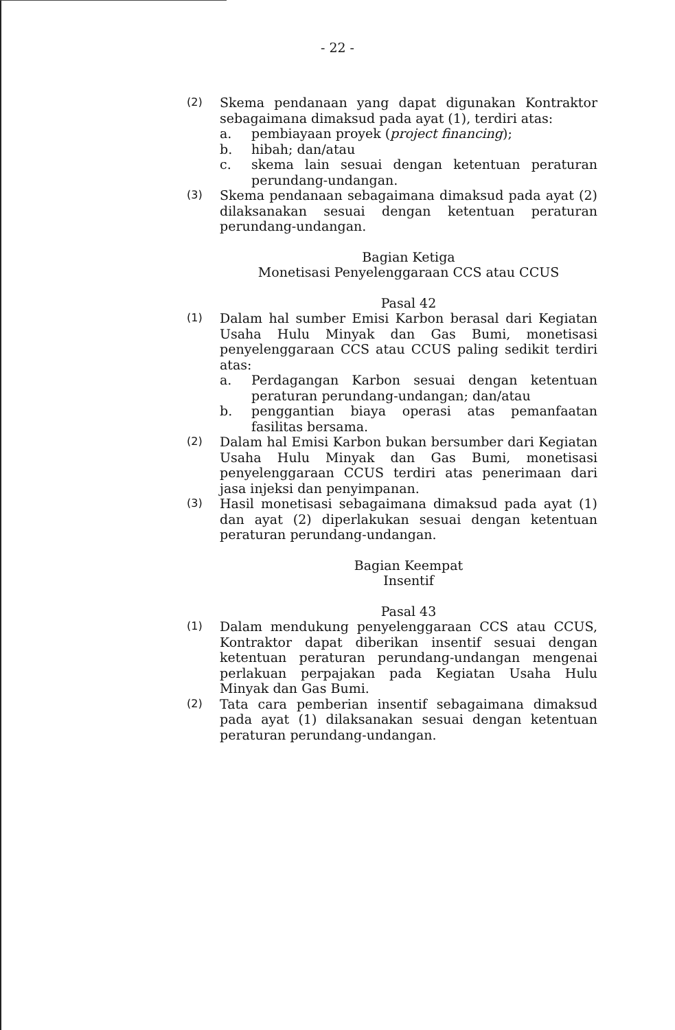- 22 -
(2)
Skema pendanaan yang dapat digunakan Kontraktor sebagaimana dimaksud pada ayat (1), terdiri atas:
a. pembiayaan proyek (project financing);
b. hibah; dan/atau
c. skema lain sesuai dengan ketentuan peraturan perundang-undangan.
(3)
Skema pendanaan sebagaimana dimaksud pada ayat (2) dilaksanakan sesuai dengan ketentuan peraturan perundang-undangan.
Bagian Ketiga
Monetisasi Penyelenggaraan CCS atau CCUS
Pasal 42
(1)
Dalam hal sumber Emisi Karbon berasal dari Kegiatan Usaha Hulu Minyak dan Gas Bumi, monetisasi penyelenggaraan CCS atau CCUS paling sedikit terdiri atas:
a. Perdagangan Karbon sesuai dengan ketentuan peraturan perundang-undangan; dan/atau
b. penggantian biaya operasi atas pemanfaatan fasilitas bersama.
(2)
Dalam hal Emisi Karbon bukan bersumber dari Kegiatan Usaha Hulu Minyak dan Gas Bumi, monetisasi penyelenggaraan CCUS terdiri atas penerimaan dari jasa injeksi dan penyimpanan.
(3)
Hasil monetisasi sebagaimana dimaksud pada ayat (1) dan ayat (2) diperlakukan sesuai dengan ketentuan peraturan perundang-undangan.
Bagian Keempat
Insentif
Pasal 43
(1)
Dalam mendukung penyelenggaraan CCS atau CCUS, Kontraktor dapat diberikan insentif sesuai dengan ketentuan peraturan perundang-undangan mengenai perlakuan perpajakan pada Kegiatan Usaha Hulu Minyak dan Gas Bumi.
(2)
Tata cara pemberian insentif sebagaimana dimaksud pada ayat (1) dilaksanakan sesuai dengan ketentuan peraturan perundang-undangan.